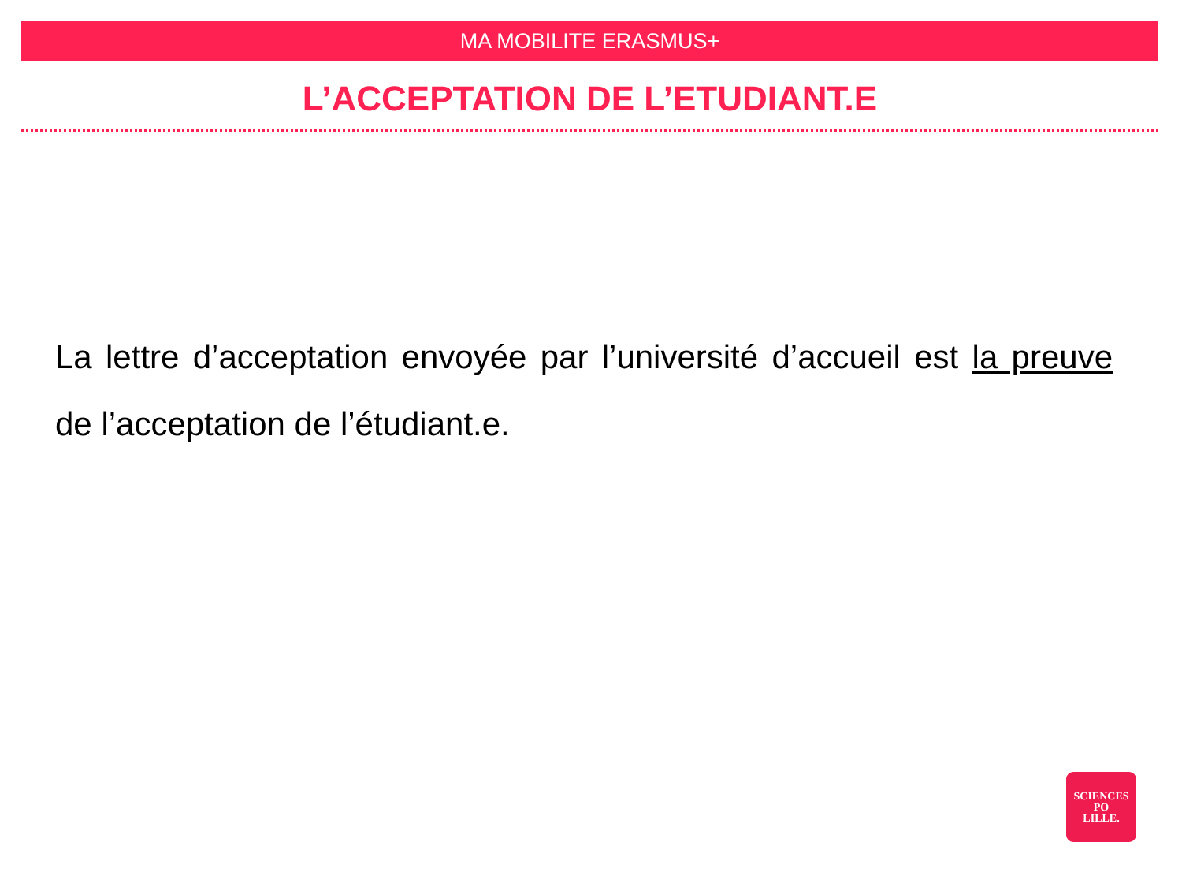MA MOBILITE ERASMUS+
L’ACCEPTATION DE L’ETUDIANT.E
La lettre d’acceptation envoyée par l’université d’accueil est la preuve de l’acceptation de l’étudiant.e.
SCIENCES
PO
LILLE.